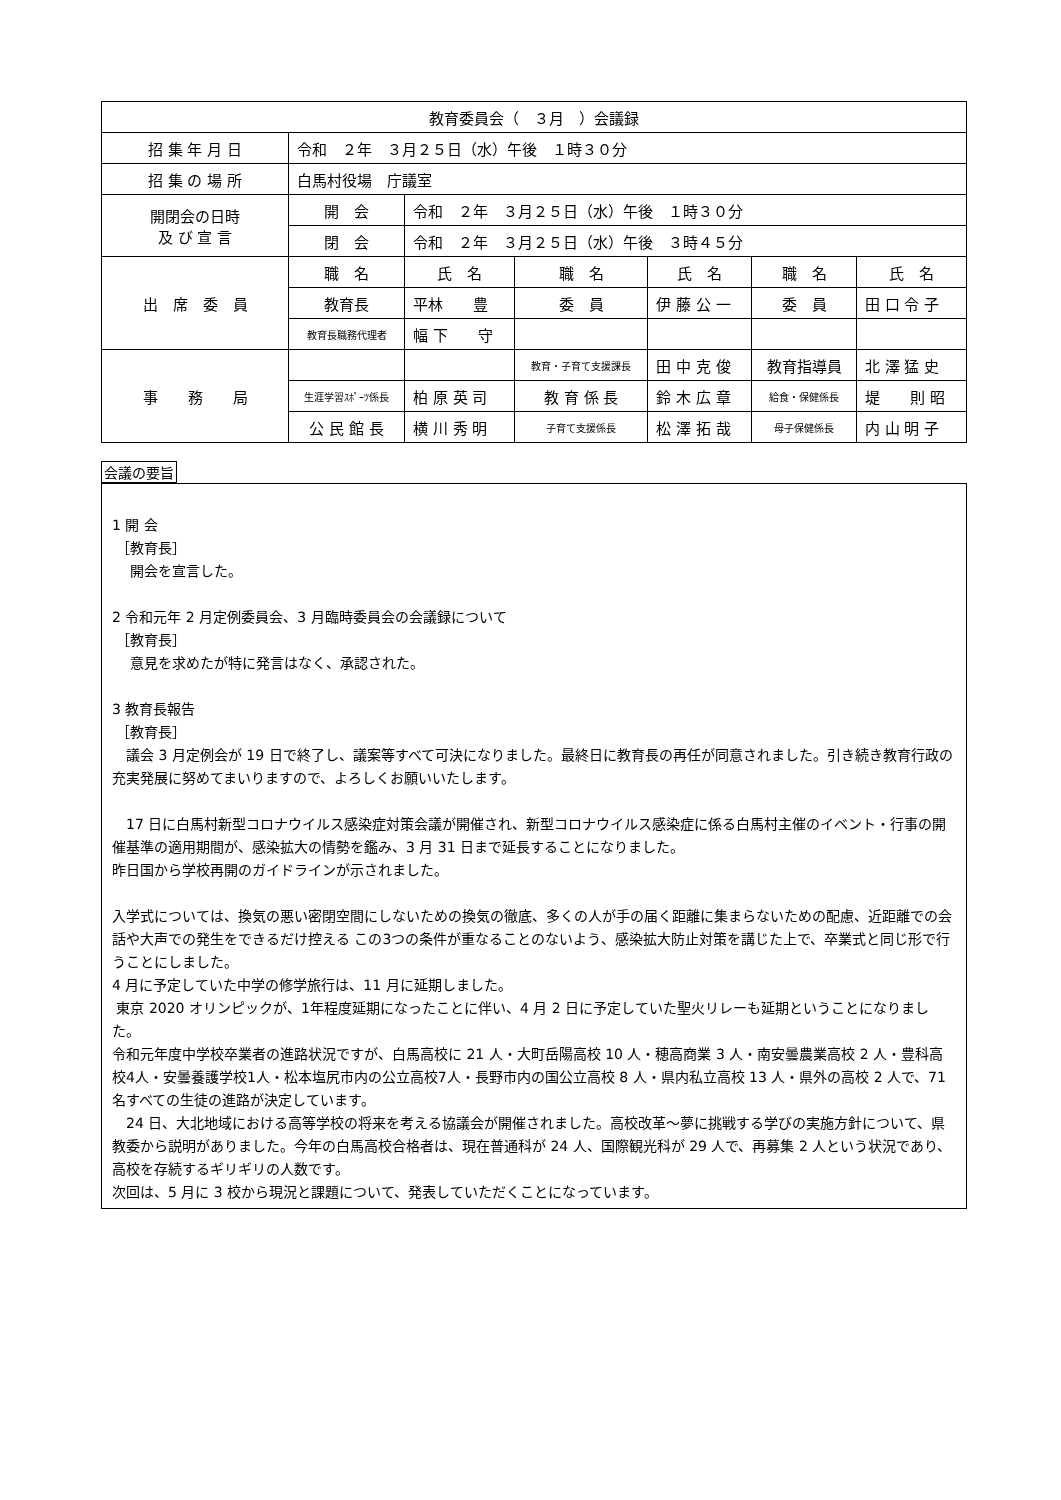| 教育委員会（ ３月 ）会議録 | | | | | | |
| 招 集 年 月 日 | 令和 ２年 ３月２５日（水）午後 １時３０分 | | | | | |
| 招 集 の 場 所 | 白馬村役場 庁議室 | | | | | |
| 開閉会の日時 及 び 宣 言 | 開 会 | 令和 ２年 ３月２５日（水）午後 １時３０分 | | | | |
| | 閉 会 | 令和 ２年 ３月２５日（水）午後 ３時４５分 | | | | |
| 出 席 委 員 | 職 名 | 氏 名 | 職 名 | 氏 名 | 職 名 | 氏 名 |
| | 教育長 | 平林 豊 | 委 員 | 伊 藤 公 一 | 委 員 | 田 口 令 子 |
| | 教育長職務代理者 | 幅 下 守 | | | | |
| 事 務 局 | | | 教育・子育て支援課長 | 田 中 克 俊 | 教育指導員 | 北 澤 猛 史 |
| | 生涯学習ｽﾎﾟｰﾂ係長 | 柏 原 英 司 | 教 育 係 長 | 鈴 木 広 章 | 給食・保健係長 | 堤 則 昭 |
| | 公 民 館 長 | 横 川 秀 明 | 子育て支援係長 | 松 澤 拓 哉 | 母子保健係長 | 内 山 明 子 |
会議の要旨
1 開 会
［教育長］
開会を宣言した。
2 令和元年 2 月定例委員会、3 月臨時委員会の会議録について
［教育長］
意見を求めたが特に発言はなく、承認された。
3 教育長報告
［教育長］
　議会 3 月定例会が 19 日で終了し、議案等すべて可決になりました。最終日に教育長の再任が同意されました。引き続き教育行政の充実発展に努めてまいりますので、よろしくお願いいたします。
　17 日に白馬村新型コロナウイルス感染症対策会議が開催され、新型コロナウイルス感染症に係る白馬村主催のイベント・行事の開催基準の適用期間が、感染拡大の情勢を鑑み、3 月 31 日まで延長することになりました。
昨日国から学校再開のガイドラインが示されました。
入学式については、換気の悪い密閉空間にしないための換気の徹底、多くの人が手の届く距離に集まらないための配慮、近距離での会話や大声での発生をできるだけ控える この3つの条件が重なることのないよう、感染拡大防止対策を講じた上で、卒業式と同じ形で行うことにしました。
4 月に予定していた中学の修学旅行は、11 月に延期しました。
東京 2020 オリンピックが、1年程度延期になったことに伴い、4 月 2 日に予定していた聖火リレーも延期ということになりました。
令和元年度中学校卒業者の進路状況ですが、白馬高校に 21 人・大町岳陽高校 10 人・穂高商業 3 人・南安曇農業高校 2 人・豊科高校4人・安曇養護学校1人・松本塩尻市内の公立高校7人・長野市内の国公立高校 8 人・県内私立高校 13 人・県外の高校 2 人で、71 名すべての生徒の進路が決定しています。
　24 日、大北地域における高等学校の将来を考える協議会が開催されました。高校改革～夢に挑戦する学びの実施方針について、県教委から説明がありました。今年の白馬高校合格者は、現在普通科が 24 人、国際観光科が 29 人で、再募集 2 人という状況であり、高校を存続するギリギリの人数です。
次回は、5 月に 3 校から現況と課題について、発表していただくことになっています。